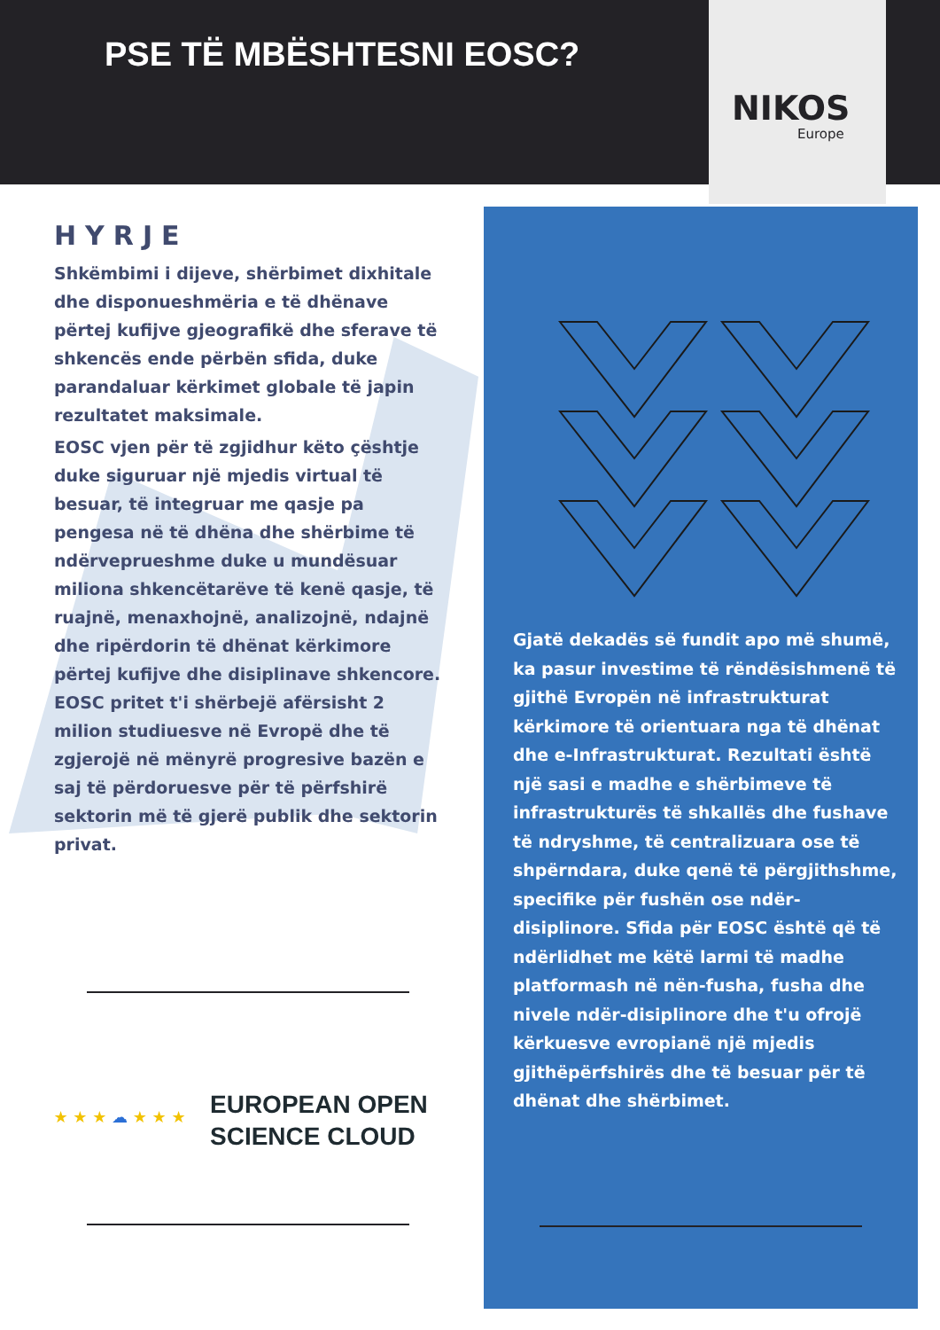PSE TË MBËSHTESNI EOSC?
NIKOS
Europe
HYRJE
Shkëmbimi i dijeve, shërbimet dixhitale dhe disponueshmëria e të dhënave përtej kufijve gjeografikë dhe sferave të shkencës ende përbën sfida, duke parandaluar kërkimet globale të japin rezultatet maksimale.
EOSC vjen për të zgjidhur këto çështje duke siguruar një mjedis virtual të besuar, të integruar me qasje pa pengesa në të dhëna dhe shërbime të ndërveprueshme duke u mundësuar miliona shkencëtarëve të kenë qasje, të ruajnë, menaxhojnë, analizojnë, ndajnë dhe ripërdorin të dhënat kërkimore përtej kufijve dhe disiplinave shkencore. EOSC pritet t'i shërbejë afërsisht 2 milion studiuesve në Evropë dhe të zgjerojë në mënyrë progresive bazën e saj të përdoruesve për të përfshirë sektorin më të gjerë publik dhe sektorin privat.
★ ★ ★ ☁ ★ ★ ★
EUROPEAN OPEN
SCIENCE CLOUD
Gjatë dekadës së fundit apo më shumë, ka pasur investime të rëndësishmenë të gjithë Evropën në infrastrukturat kërkimore të orientuara nga të dhënat dhe e-Infrastrukturat. Rezultati është një sasi e madhe e shërbimeve të infrastrukturës të shkallës dhe fushave të ndryshme, të centralizuara ose të shpërndara, duke qenë të përgjithshme, specifike për fushën ose ndër-disiplinore. Sfida për EOSC është që të ndërlidhet me këtë larmi të madhe platformash në nën-fusha, fusha dhe nivele ndër-disiplinore dhe t'u ofrojë kërkuesve evropianë një mjedis gjithëpërfshirës dhe të besuar për të dhënat dhe shërbimet.